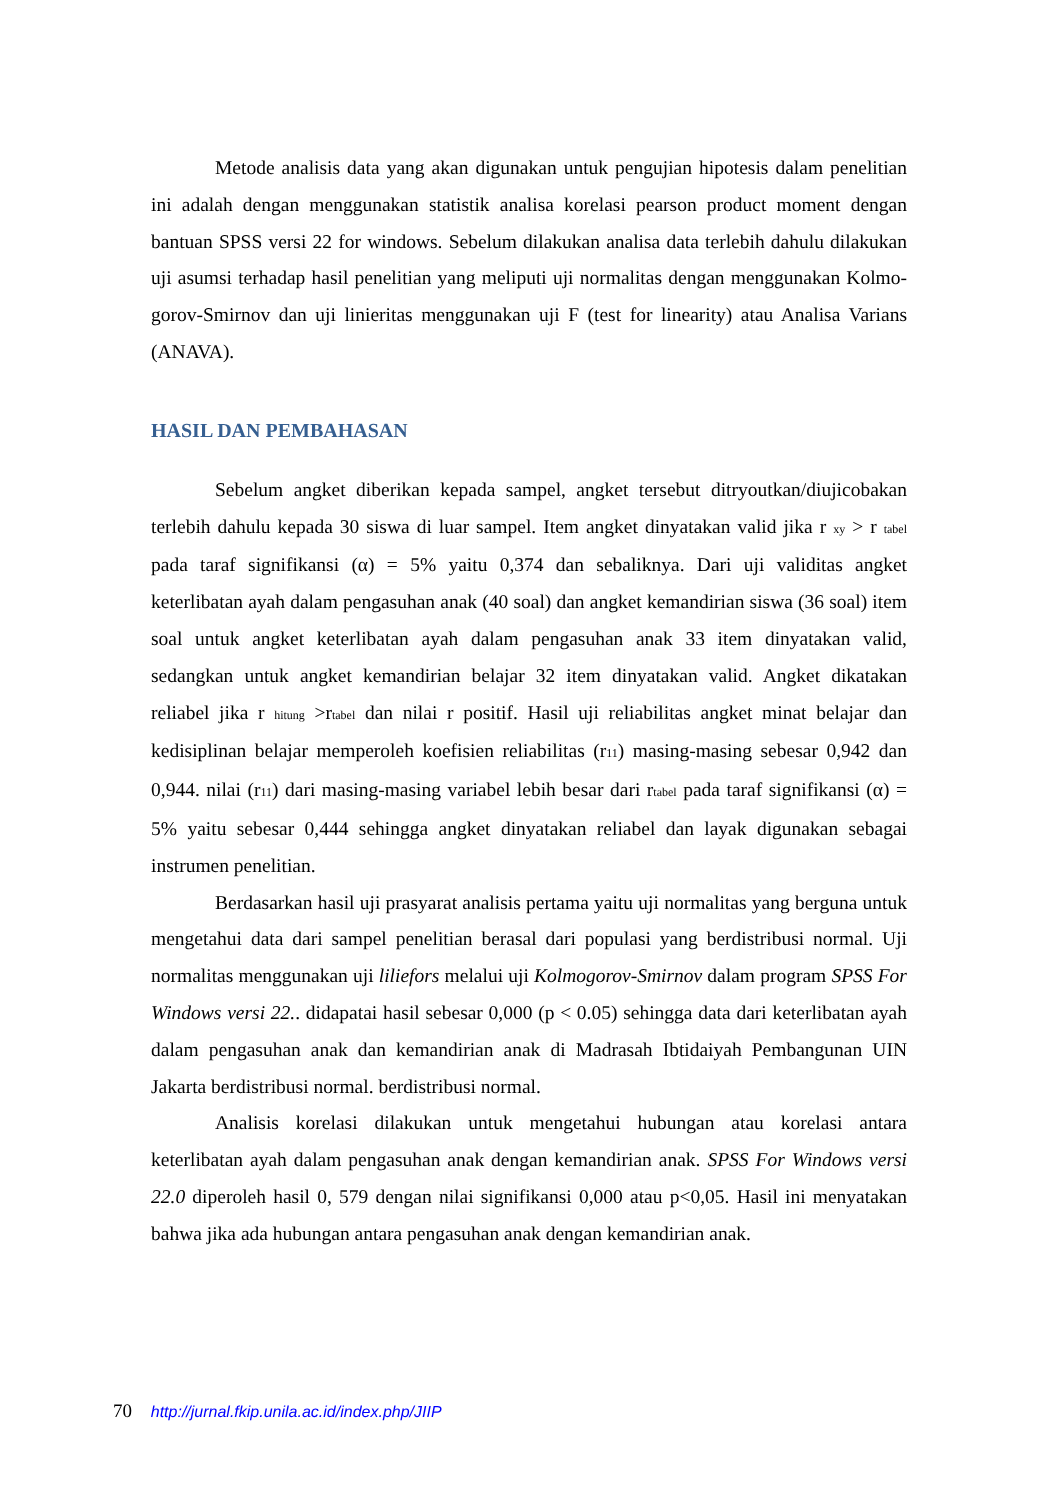Metode analisis data yang akan digunakan untuk pengujian hipotesis dalam penelitian ini adalah dengan menggunakan statistik analisa korelasi pearson product moment dengan bantuan SPSS versi 22 for windows. Sebelum dilakukan analisa data terlebih dahulu dilakukan uji asumsi terhadap hasil penelitian yang meliputi uji normalitas dengan menggunakan Kolmo- gorov-Smirnov dan uji linieritas menggunakan uji F (test for linearity) atau Analisa Varians (ANAVA).
HASIL DAN PEMBAHASAN
Sebelum angket diberikan kepada sampel, angket tersebut ditryoutkan/diujicobakan terlebih dahulu kepada 30 siswa di luar sampel. Item angket dinyatakan valid jika r <sub>xy</sub> > r <sub>tabel</sub> pada taraf signifikansi (α) = 5% yaitu 0,374 dan sebaliknya. Dari uji validitas angket keterlibatan ayah dalam pengasuhan anak (40 soal) dan angket kemandirian siswa (36 soal) item soal untuk angket keterlibatan ayah dalam pengasuhan anak 33 item dinyatakan valid, sedangkan untuk angket kemandirian belajar 32 item dinyatakan valid. Angket dikatakan reliabel jika r <sub>hitung</sub> >r<sub>tabel</sub> dan nilai r positif. Hasil uji reliabilitas angket minat belajar dan kedisiplinan belajar memperoleh koefisien reliabilitas (r<sub>11</sub>) masing-masing sebesar 0,942 dan 0,944. nilai (r<sub>11</sub>) dari masing-masing variabel lebih besar dari r<sub>tabel</sub> pada taraf signifikansi (α) = 5% yaitu sebesar 0,444 sehingga angket dinyatakan reliabel dan layak digunakan sebagai instrumen penelitian.
Berdasarkan hasil uji prasyarat analisis pertama yaitu uji normalitas yang berguna untuk mengetahui data dari sampel penelitian berasal dari populasi yang berdistribusi normal. Uji normalitas menggunakan uji liliefors melalui uji Kolmogorov-Smirnov dalam program SPSS For Windows versi 22.. didapatai hasil sebesar 0,000 (p < 0.05) sehingga data dari keterlibatan ayah dalam pengasuhan anak dan kemandirian anak di Madrasah Ibtidaiyah Pembangunan UIN Jakarta berdistribusi normal. berdistribusi normal.
Analisis korelasi dilakukan untuk mengetahui hubungan atau korelasi antara keterlibatan ayah dalam pengasuhan anak dengan kemandirian anak. SPSS For Windows versi 22.0 diperoleh hasil 0, 579 dengan nilai signifikansi 0,000 atau p<0,05. Hasil ini menyatakan bahwa jika ada hubungan antara pengasuhan anak dengan kemandirian anak.
70 http://jurnal.fkip.unila.ac.id/index.php/JIIP